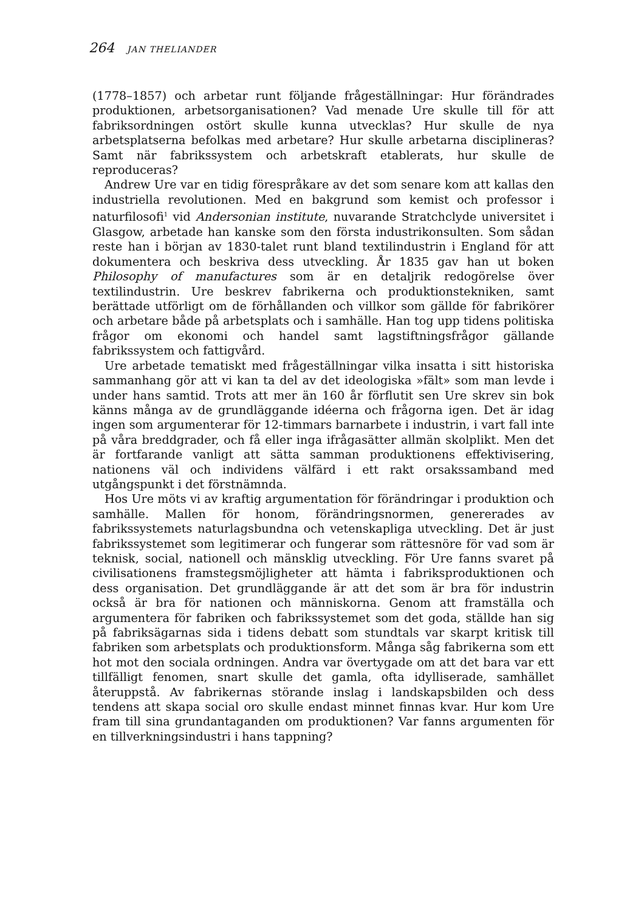264 JAN THELIANDER
(1778–1857) och arbetar runt följande frågeställningar: Hur förändrades produktionen, arbetsorganisationen? Vad menade Ure skulle till för att fabriksordningen ostört skulle kunna utvecklas? Hur skulle de nya arbetsplatserna befolkas med arbetare? Hur skulle arbetarna disciplineras? Samt när fabrikssystem och arbetskraft etablerats, hur skulle de reproduceras?
Andrew Ure var en tidig förespråkare av det som senare kom att kallas den industriella revolutionen. Med en bakgrund som kemist och professor i naturfilosofi<sup>1</sup> vid Andersonian institute, nuvarande Stratchclyde universitet i Glasgow, arbetade han kanske som den första industrikonsulten. Som sådan reste han i början av 1830-talet runt bland textilindustrin i England för att dokumentera och beskriva dess utveckling. År 1835 gav han ut boken Philosophy of manufactures som är en detaljrik redogörelse över textilindustrin. Ure beskrev fabrikerna och produktionstekniken, samt berättade utförligt om de förhållanden och villkor som gällde för fabrikörer och arbetare både på arbetsplats och i samhälle. Han tog upp tidens politiska frågor om ekonomi och handel samt lagstiftningsfrågor gällande fabrikssystem och fattigvård.
Ure arbetade tematiskt med frågeställningar vilka insatta i sitt historiska sammanhang gör att vi kan ta del av det ideologiska »fält» som man levde i under hans samtid. Trots att mer än 160 år förflutit sen Ure skrev sin bok känns många av de grundläggande idéerna och frågorna igen. Det är idag ingen som argumenterar för 12-timmars barnarbete i industrin, i vart fall inte på våra breddgrader, och få eller inga ifrågasätter allmän skolplikt. Men det är fortfarande vanligt att sätta samman produktionens effektivisering, nationens väl och individens välfärd i ett rakt orsakssamband med utgångspunkt i det förstnämnda.
Hos Ure möts vi av kraftig argumentation för förändringar i produktion och samhälle. Mallen för honom, förändringsnormen, genererades av fabrikssystemets naturlagsbundna och vetenskapliga utveckling. Det är just fabrikssystemet som legitimerar och fungerar som rättesnöre för vad som är teknisk, social, nationell och mänsklig utveckling. För Ure fanns svaret på civilisationens framstegsmöjligheter att hämta i fabriksproduktionen och dess organisation. Det grundläggande är att det som är bra för industrin också är bra för nationen och människorna. Genom att framställa och argumentera för fabriken och fabrikssystemet som det goda, ställde han sig på fabriksägarnas sida i tidens debatt som stundtals var skarpt kritisk till fabriken som arbetsplats och produktionsform. Många såg fabrikerna som ett hot mot den sociala ordningen. Andra var övertygade om att det bara var ett tillfälligt fenomen, snart skulle det gamla, ofta idylliserade, samhället återuppstå. Av fabrikernas störande inslag i landskapsbilden och dess tendens att skapa social oro skulle endast minnet finnas kvar. Hur kom Ure fram till sina grundantaganden om produktionen? Var fanns argumenten för en tillverkningsindustri i hans tappning?